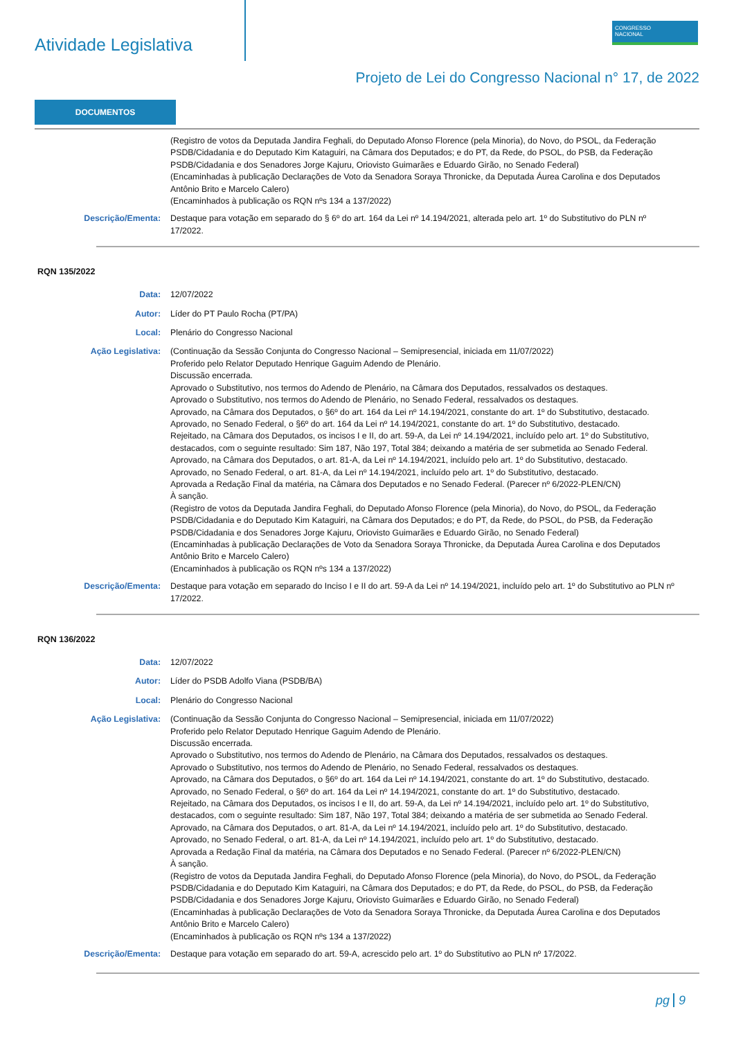Atividade Legislativa
CONGRESSO
NACIONAL
Projeto de Lei do Congresso Nacional n° 17, de 2022
DOCUMENTOS
(Registro de votos da Deputada Jandira Feghali, do Deputado Afonso Florence (pela Minoria), do Novo, do PSOL, da Federação PSDB/Cidadania e do Deputado Kim Kataguiri, na Câmara dos Deputados; e do PT, da Rede, do PSOL, do PSB, da Federação PSDB/Cidadania e dos Senadores Jorge Kajuru, Oriovisto Guimarães e Eduardo Girão, no Senado Federal)
(Encaminhadas à publicação Declarações de Voto da Senadora Soraya Thronicke, da Deputada Áurea Carolina e dos Deputados Antônio Brito e Marcelo Calero)
(Encaminhados à publicação os RQN nºs 134 a 137/2022)
Descrição/Ementa: Destaque para votação em separado do § 6º do art. 164 da Lei nº 14.194/2021, alterada pelo art. 1º do Substitutivo do PLN nº 17/2022.
RQN 135/2022
Data: 12/07/2022
Autor: Líder do PT Paulo Rocha (PT/PA)
Local: Plenário do Congresso Nacional
Ação Legislativa: (Continuação da Sessão Conjunta do Congresso Nacional – Semipresencial, iniciada em 11/07/2022)
Proferido pelo Relator Deputado Henrique Gaguim Adendo de Plenário.
Discussão encerrada.
Aprovado o Substitutivo, nos termos do Adendo de Plenário, na Câmara dos Deputados, ressalvados os destaques.
Aprovado o Substitutivo, nos termos do Adendo de Plenário, no Senado Federal, ressalvados os destaques.
Aprovado, na Câmara dos Deputados, o §6º do art. 164 da Lei nº 14.194/2021, constante do art. 1º do Substitutivo, destacado.
Aprovado, no Senado Federal, o §6º do art. 164 da Lei nº 14.194/2021, constante do art. 1º do Substitutivo, destacado.
Rejeitado, na Câmara dos Deputados, os incisos I e II, do art. 59-A, da Lei nº 14.194/2021, incluído pelo art. 1º do Substitutivo, destacados, com o seguinte resultado: Sim 187, Não 197, Total 384; deixando a matéria de ser submetida ao Senado Federal.
Aprovado, na Câmara dos Deputados, o art. 81-A, da Lei nº 14.194/2021, incluído pelo art. 1º do Substitutivo, destacado.
Aprovado, no Senado Federal, o art. 81-A, da Lei nº 14.194/2021, incluído pelo art. 1º do Substitutivo, destacado.
Aprovada a Redação Final da matéria, na Câmara dos Deputados e no Senado Federal. (Parecer nº 6/2022-PLEN/CN)
À sanção.
(Registro de votos da Deputada Jandira Feghali, do Deputado Afonso Florence (pela Minoria), do Novo, do PSOL, da Federação PSDB/Cidadania e do Deputado Kim Kataguiri, na Câmara dos Deputados; e do PT, da Rede, do PSOL, do PSB, da Federação PSDB/Cidadania e dos Senadores Jorge Kajuru, Oriovisto Guimarães e Eduardo Girão, no Senado Federal)
(Encaminhadas à publicação Declarações de Voto da Senadora Soraya Thronicke, da Deputada Áurea Carolina e dos Deputados Antônio Brito e Marcelo Calero)
(Encaminhados à publicação os RQN nºs 134 a 137/2022)
Descrição/Ementa: Destaque para votação em separado do Inciso I e II do art. 59-A da Lei nº 14.194/2021, incluído pelo art. 1º do Substitutivo ao PLN nº 17/2022.
RQN 136/2022
Data: 12/07/2022
Autor: Líder do PSDB Adolfo Viana (PSDB/BA)
Local: Plenário do Congresso Nacional
Ação Legislativa: (Continuação da Sessão Conjunta do Congresso Nacional – Semipresencial, iniciada em 11/07/2022)
Proferido pelo Relator Deputado Henrique Gaguim Adendo de Plenário.
Discussão encerrada.
Aprovado o Substitutivo, nos termos do Adendo de Plenário, na Câmara dos Deputados, ressalvados os destaques.
Aprovado o Substitutivo, nos termos do Adendo de Plenário, no Senado Federal, ressalvados os destaques.
Aprovado, na Câmara dos Deputados, o §6º do art. 164 da Lei nº 14.194/2021, constante do art. 1º do Substitutivo, destacado.
Aprovado, no Senado Federal, o §6º do art. 164 da Lei nº 14.194/2021, constante do art. 1º do Substitutivo, destacado.
Rejeitado, na Câmara dos Deputados, os incisos I e II, do art. 59-A, da Lei nº 14.194/2021, incluído pelo art. 1º do Substitutivo, destacados, com o seguinte resultado: Sim 187, Não 197, Total 384; deixando a matéria de ser submetida ao Senado Federal.
Aprovado, na Câmara dos Deputados, o art. 81-A, da Lei nº 14.194/2021, incluído pelo art. 1º do Substitutivo, destacado.
Aprovado, no Senado Federal, o art. 81-A, da Lei nº 14.194/2021, incluído pelo art. 1º do Substitutivo, destacado.
Aprovada a Redação Final da matéria, na Câmara dos Deputados e no Senado Federal. (Parecer nº 6/2022-PLEN/CN)
À sanção.
(Registro de votos da Deputada Jandira Feghali, do Deputado Afonso Florence (pela Minoria), do Novo, do PSOL, da Federação PSDB/Cidadania e do Deputado Kim Kataguiri, na Câmara dos Deputados; e do PT, da Rede, do PSOL, do PSB, da Federação PSDB/Cidadania e dos Senadores Jorge Kajuru, Oriovisto Guimarães e Eduardo Girão, no Senado Federal)
(Encaminhadas à publicação Declarações de Voto da Senadora Soraya Thronicke, da Deputada Áurea Carolina e dos Deputados Antônio Brito e Marcelo Calero)
(Encaminhados à publicação os RQN nºs 134 a 137/2022)
Descrição/Ementa: Destaque para votação em separado do art. 59-A, acrescido pelo art. 1º do Substitutivo ao PLN nº 17/2022.
pg 9